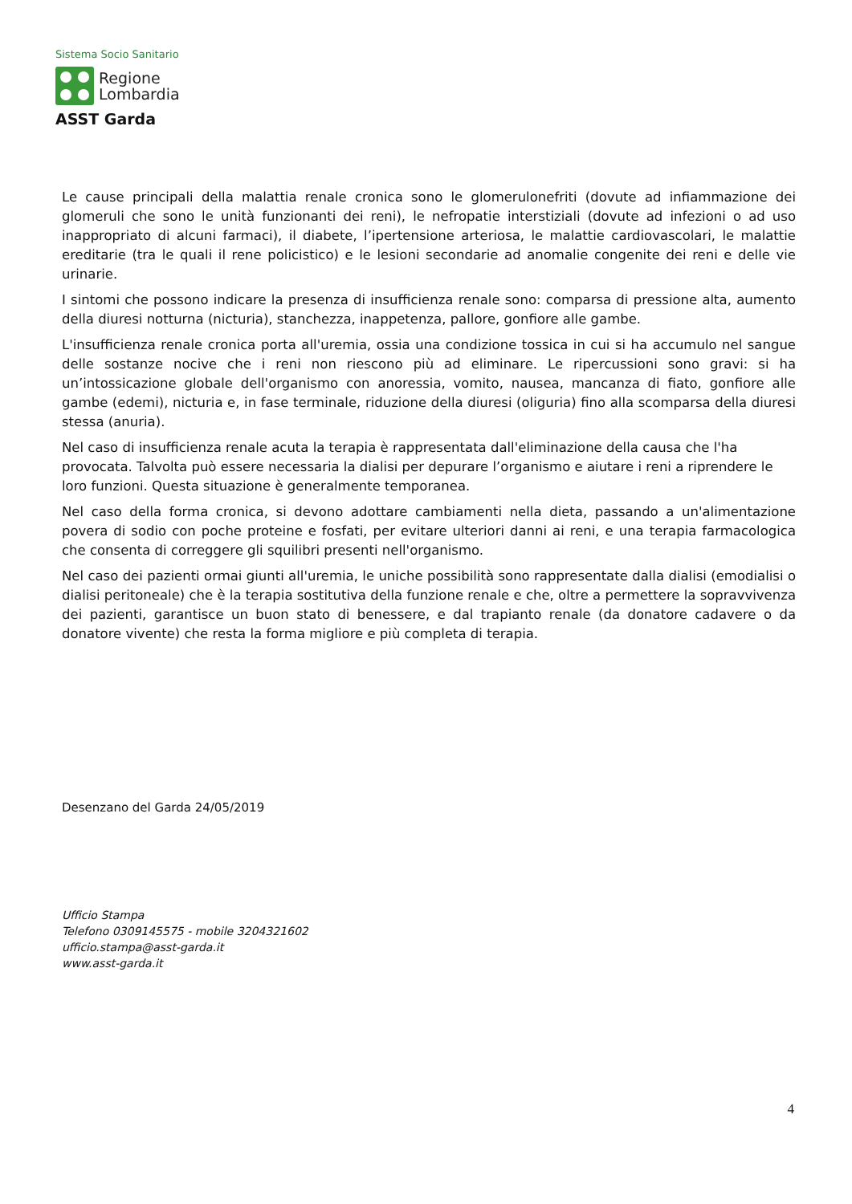Sistema Socio Sanitario
Regione
Lombardia
ASST Garda
Le cause principali della malattia renale cronica sono le glomerulonefriti (dovute ad infiammazione dei glomeruli che sono le unità funzionanti dei reni), le nefropatie interstiziali (dovute ad infezioni o ad uso inappropriato di alcuni farmaci), il diabete, l’ipertensione arteriosa, le malattie cardiovascolari, le malattie ereditarie (tra le quali il rene policistico) e le lesioni secondarie ad anomalie congenite dei reni e delle vie urinarie.
I sintomi che possono indicare la presenza di insufficienza renale sono: comparsa di pressione alta, aumento della diuresi notturna (nicturia), stanchezza, inappetenza, pallore, gonfiore alle gambe.
L'insufficienza renale cronica porta all'uremia, ossia una condizione tossica in cui si ha accumulo nel sangue delle sostanze nocive che i reni non riescono più ad eliminare. Le ripercussioni sono gravi: si ha un’intossicazione globale dell'organismo con anoressia, vomito, nausea, mancanza di fiato, gonfiore alle gambe (edemi), nicturia e, in fase terminale, riduzione della diuresi (oliguria) fino alla scomparsa della diuresi stessa (anuria).
Nel caso di insufficienza renale acuta la terapia è rappresentata dall'eliminazione della causa che l'ha provocata. Talvolta può essere necessaria la dialisi per depurare l’organismo e aiutare i reni a riprendere le loro funzioni. Questa situazione è generalmente temporanea.
Nel caso della forma cronica, si devono adottare cambiamenti nella dieta, passando a un'alimentazione povera di sodio con poche proteine e fosfati, per evitare ulteriori danni ai reni, e una terapia farmacologica che consenta di correggere gli squilibri presenti nell'organismo.
Nel caso dei pazienti ormai giunti all'uremia, le uniche possibilità sono rappresentate dalla dialisi (emodialisi o dialisi peritoneale) che è la terapia sostitutiva della funzione renale e che, oltre a permettere la sopravvivenza dei pazienti, garantisce un buon stato di benessere, e dal trapianto renale (da donatore cadavere o da donatore vivente) che resta la forma migliore e più completa di terapia.
Desenzano del Garda 24/05/2019
Ufficio Stampa
Telefono 0309145575 - mobile 3204321602
ufficio.stampa@asst-garda.it
www.asst-garda.it
4